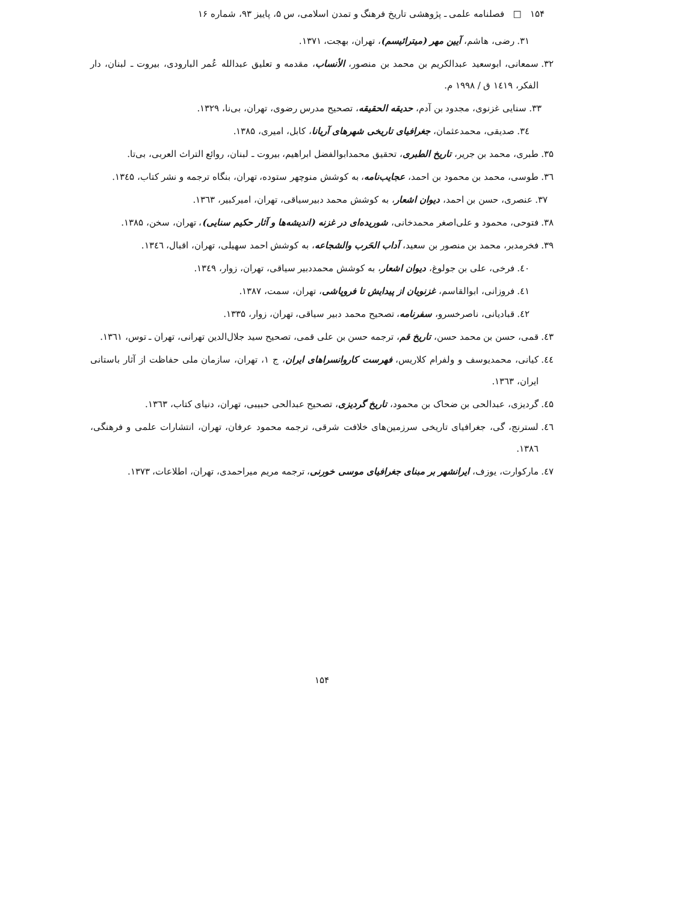۱۵۴ □ فصلنامه علمی ـ پژوهشی تاریخ فرهنگ و تمدن اسلامی، س ۵، پاییز ۹۳، شماره ۱۶
۳۱. رضی، هاشم، آیین مهر (میترائیسم)، تهران، بهجت، ۱۳۷۱.
۳۲. سمعانی، ابوسعید عبدالکریم بن محمد بن منصور، الأنساب، مقدمه و تعلیق عبدالله عُمر البارودی، بیروت ـ لبنان، دار الفکر، ۱٤۱۹ ق / ۱۹۹۸ م.
۳۳. سنایی غزنوی، مجدود بن آدم، حدیقه الحقیقه، تصحیح مدرس رضوی، تهران، بی‌نا، ۱۳۲۹.
۳٤. صدیقی، محمدعثمان، جغرافیای تاریخی شهرهای آریانا، کابل، امیری، ۱۳۸۵.
۳۵. طبری، محمد بن جریر، تاریخ الطبری، تحقیق محمدابوالفضل ابراهیم، بیروت ـ لبنان، روائع التراث العربی، بی‌تا.
۳٦. طوسی، محمد بن محمود بن احمد، عجایب‌نامه، به کوشش منوچهر ستوده، تهران، بنگاه ترجمه و نشر کتاب، ۱۳٤۵.
۳۷. عنصری، حسن بن احمد، دیوان اشعار، به کوشش محمد دبیرسیاقی، تهران، امیرکبیر، ۱۳٦۳.
۳۸. فتوحی، محمود و علی‌اصغر محمدخانی، شوریده‌ای در غزنه (اندیشه‌ها و آثار حکیم سنایی)، تهران، سخن، ۱۳۸۵.
۳۹. فخرمدبر، محمد بن منصور بن سعید، آداب الحَرب والشجاعه، به کوشش احمد سهیلی، تهران، اقبال، ۱۳٤٦.
٤۰. فرخی، علی بن جولوغ، دیوان اشعار، به کوشش محمددبیر سیاقی، تهران، زوار، ۱۳٤۹.
٤۱. فروزانی، ابوالقاسم، غزنویان از پیدایش تا فروپاشی، تهران، سمت، ۱۳۸۷.
٤۲. قبادیانی، ناصرخسرو، سفرنامه، تصحیح محمد دبیر سیاقی، تهران، زوار، ۱۳۳۵.
٤۳. قمی، حسن بن محمد حسن، تاریخ قم، ترجمه حسن بن علی قمی، تصحیح سید جلال‌الدین تهرانی، تهران ـ توس، ۱۳٦۱.
٤٤. کیانی، محمدیوسف و ولفرام کلاریس، فهرست کاروانسراهای ایران، ج ۱، تهران، سازمان ملی حفاظت از آثار باستانی ایران، ۱۳٦۳.
٤۵. گردیزی، عبدالحی بن ضحاک بن محمود، تاریخ گردیزی، تصحیح عبدالحی حبیبی، تهران، دنیای کتاب، ۱۳٦۳.
٤٦. لسترنج، گی، جغرافیای تاریخی سرزمین‌های خلافت شرقی، ترجمه محمود عرفان، تهران، انتشارات علمی و فرهنگی، ۱۳۸٦.
٤۷. مارکوارت، یوزف، ایرانشهر بر مبنای جغرافیای موسی خورنی، ترجمه مریم میراحمدی، تهران، اطلاعات، ۱۳۷۳.
۱۵۴